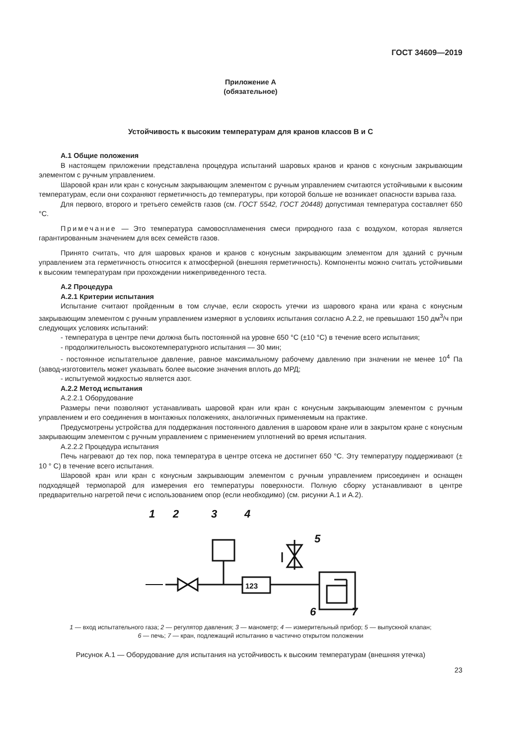ГОСТ 34609—2019
Приложение А
(обязательное)
Устойчивость к высоким температурам для кранов классов В и С
А.1 Общие положения
В настоящем приложении представлена процедура испытаний шаровых кранов и кранов с конусным закрывающим элементом с ручным управлением.
Шаровой кран или кран с конусным закрывающим элементом с ручным управлением считаются устойчивыми к высоким температурам, если они сохраняют герметичность до температуры, при которой больше не возникает опасности взрыва газа.
Для первого, второго и третьего семейств газов (см. ГОСТ 5542, ГОСТ 20448) допустимая температура составляет 650 °С.
Примечание — Это температура самовоспламенения смеси природного газа с воздухом, которая является гарантированным значением для всех семейств газов.
Принято считать, что для шаровых кранов и кранов с конусным закрывающим элементом для зданий с ручным управлением эта герметичность относится к атмосферной (внешняя герметичность). Компоненты можно считать устойчивыми к высоким температурам при прохождении нижеприведенного теста.
А.2 Процедура
А.2.1 Критерии испытания
Испытание считают пройденным в том случае, если скорость утечки из шарового крана или крана с конусным закрывающим элементом с ручным управлением измеряют в условиях испытания согласно А.2.2, не превышают 150 дм<sup>3</sup>/ч при следующих условиях испытаний:
- температура в центре печи должна быть постоянной на уровне 650 °С (±10 °С) в течение всего испытания;
- продолжительность высокотемпературного испытания — 30 мин;
- постоянное испытательное давление, равное максимальному рабочему давлению при значении не менее 10<sup>4</sup> Па (завод-изготовитель может указывать более высокие значения вплоть до МРД;
- испытуемой жидкостью является азот.
А.2.2 Метод испытания
А.2.2.1 Оборудование
Размеры печи позволяют устанавливать шаровой кран или кран с конусным закрывающим элементом с ручным управлением и его соединения в монтажных положениях, аналогичных применяемым на практике.
Предусмотрены устройства для поддержания постоянного давления в шаровом кране или в закрытом кране с конусным закрывающим элементом с ручным управлением с применением уплотнений во время испытания.
А.2.2.2 Процедура испытания
Печь нагревают до тех пор, пока температура в центре отсека не достигнет 650 °С. Эту температуру поддерживают (± 10 ° С) в течение всего испытания.
Шаровой кран или кран с конусным закрывающим элементом с ручным управлением присоединен и оснащен подходящей термопарой для измерения его температуры поверхности. Полную сборку устанавливают в центре предварительно нагретой печи с использованием опор (если необходимо) (см. рисунки А.1 и А.2).
1
2
3
4
5
6
7
123
1 — вход испытательного газа; 2 — регулятор давления; 3 — манометр; 4 — измерительный прибор; 5 — выпускной клапан;
6 — печь; 7 — кран, подлежащий испытанию в частично открытом положении
Рисунок А.1 — Оборудование для испытания на устойчивость к высоким температурам (внешняя утечка)
23